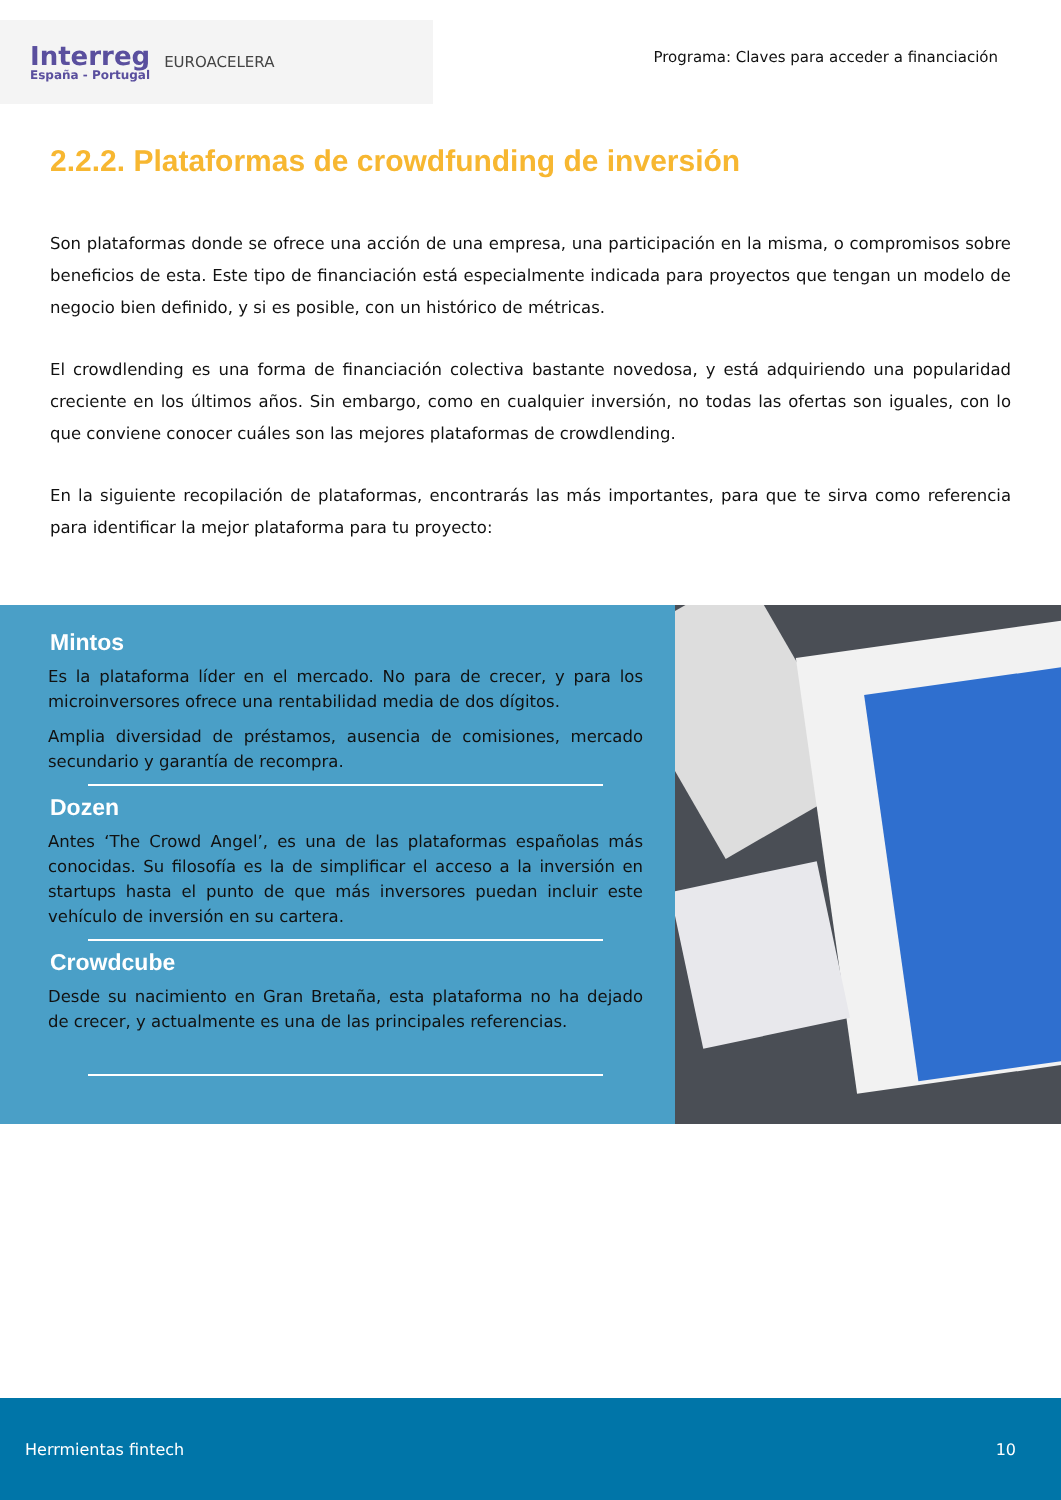Interreg
España - Portugal
EUROACELERA
Programa: Claves para acceder a financiación
2.2.2. Plataformas de crowdfunding de inversión
Son plataformas donde se ofrece una acción de una empresa, una participación en la misma, o compromisos sobre beneficios de esta. Este tipo de financiación está especialmente indicada para proyectos que tengan un modelo de negocio bien definido, y si es posible, con un histórico de métricas.
El crowdlending es una forma de financiación colectiva bastante novedosa, y está adquiriendo una popularidad creciente en los últimos años. Sin embargo, como en cualquier inversión, no todas las ofertas son iguales, con lo que conviene conocer cuáles son las mejores plataformas de crowdlending.
En la siguiente recopilación de plataformas, encontrarás las más importantes, para que te sirva como referencia para identificar la mejor plataforma para tu proyecto:
Mintos
Es la plataforma líder en el mercado. No para de crecer, y para los microinversores ofrece una rentabilidad media de dos dígitos.
Amplia diversidad de préstamos, ausencia de comisiones, mercado secundario y garantía de recompra.
Dozen
Antes ‘The Crowd Angel’, es una de las plataformas españolas más conocidas. Su filosofía es la de simplificar el acceso a la inversión en startups hasta el punto de que más inversores puedan incluir este vehículo de inversión en su cartera.
Crowdcube
Desde su nacimiento en Gran Bretaña, esta plataforma no ha dejado de crecer, y actualmente es una de las principales referencias.
Herrmientas fintech 10